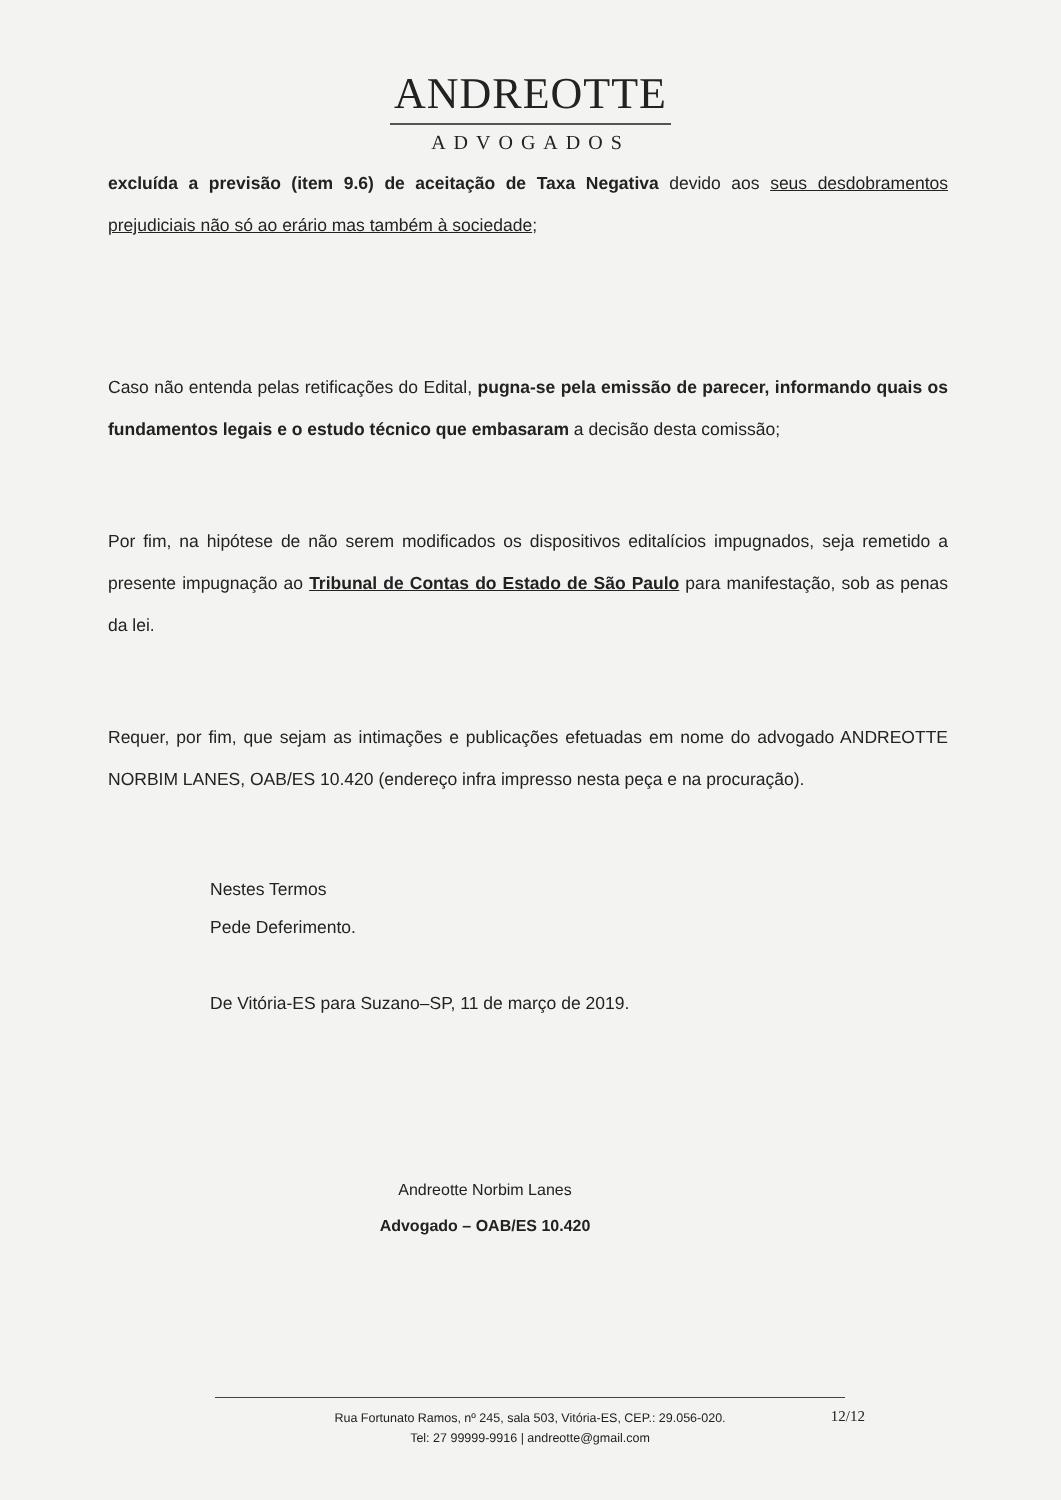ANDREOTTE
ADVOGADOS
excluída a previsão (item 9.6) de aceitação de Taxa Negativa devido aos seus desdobramentos prejudiciais não só ao erário mas também à sociedade;
Caso não entenda pelas retificações do Edital, pugna-se pela emissão de parecer, informando quais os fundamentos legais e o estudo técnico que embasaram a decisão desta comissão;
Por fim, na hipótese de não serem modificados os dispositivos editalícios impugnados, seja remetido a presente impugnação ao Tribunal de Contas do Estado de São Paulo para manifestação, sob as penas da lei.
Requer, por fim, que sejam as intimações e publicações efetuadas em nome do advogado ANDREOTTE NORBIM LANES, OAB/ES 10.420 (endereço infra impresso nesta peça e na procuração).
Nestes Termos
Pede Deferimento.
De Vitória-ES para Suzano–SP, 11 de março de 2019.
Andreotte Norbim Lanes
Advogado – OAB/ES 10.420
Rua Fortunato Ramos, nº 245, sala 503, Vitória-ES, CEP.: 29.056-020.
Tel: 27 99999-9916 | andreotte@gmail.com
12/12